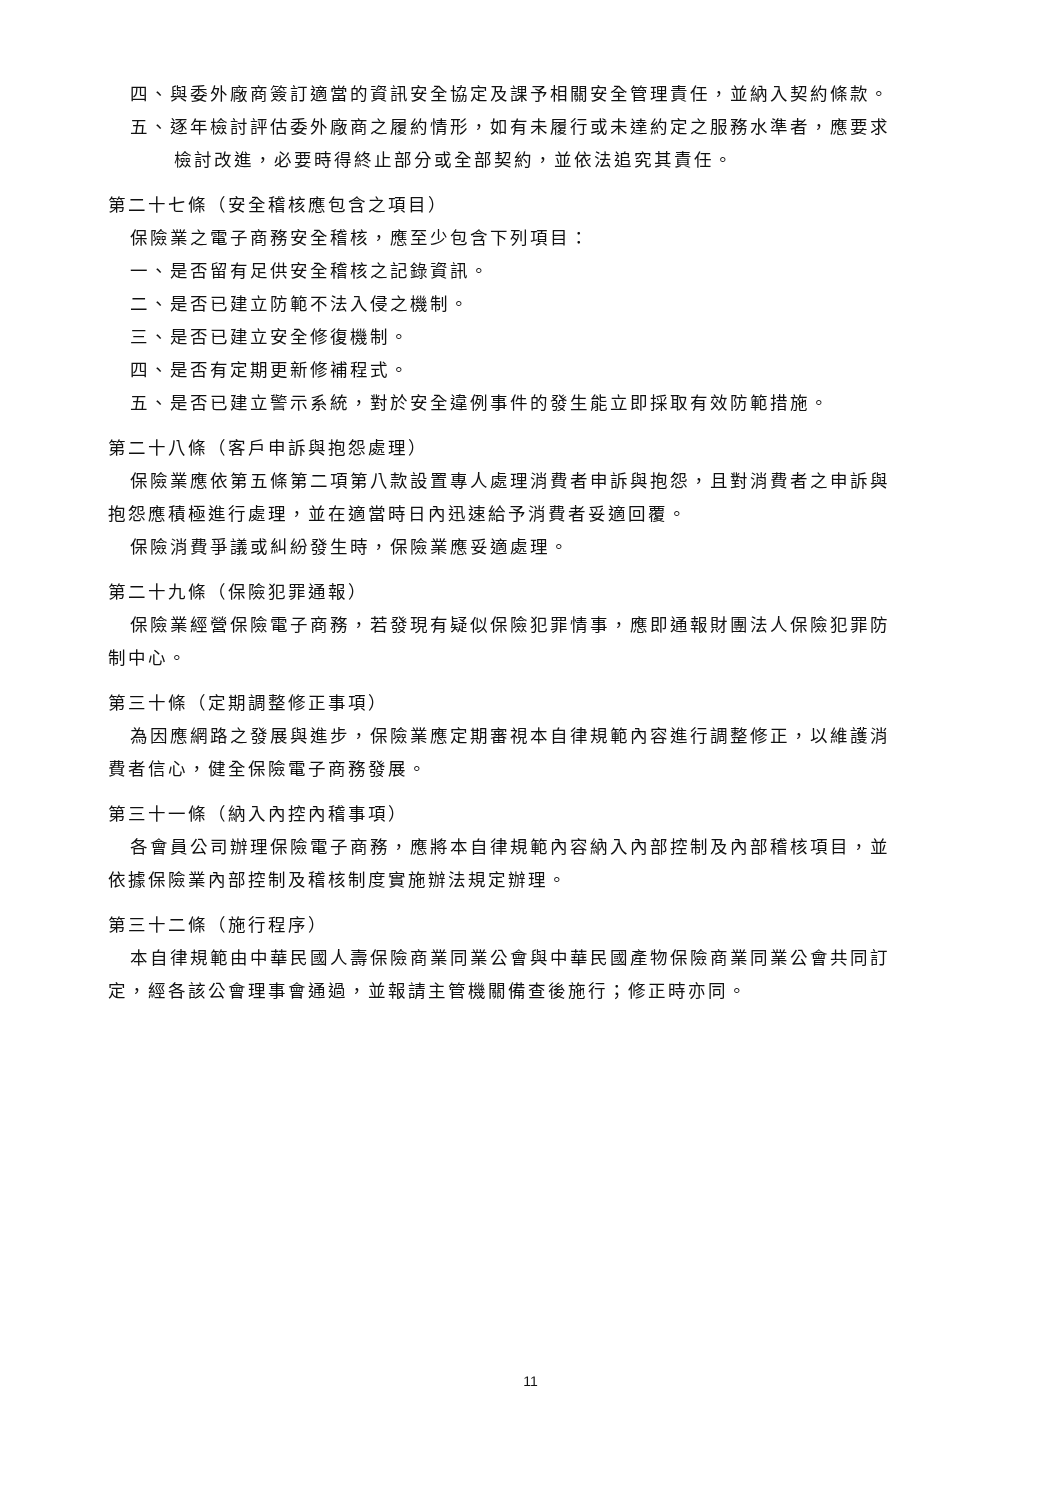四、與委外廠商簽訂適當的資訊安全協定及課予相關安全管理責任，並納入契約條款。
五、逐年檢討評估委外廠商之履約情形，如有未履行或未達約定之服務水準者，應要求
檢討改進，必要時得終止部分或全部契約，並依法追究其責任。
第二十七條（安全稽核應包含之項目）
保險業之電子商務安全稽核，應至少包含下列項目：
一、是否留有足供安全稽核之記錄資訊。
二、是否已建立防範不法入侵之機制。
三、是否已建立安全修復機制。
四、是否有定期更新修補程式。
五、是否已建立警示系統，對於安全違例事件的發生能立即採取有效防範措施。
第二十八條（客戶申訴與抱怨處理）
保險業應依第五條第二項第八款設置專人處理消費者申訴與抱怨，且對消費者之申訴與
抱怨應積極進行處理，並在適當時日內迅速給予消費者妥適回覆。
保險消費爭議或糾紛發生時，保險業應妥適處理。
第二十九條（保險犯罪通報）
保險業經營保險電子商務，若發現有疑似保險犯罪情事，應即通報財團法人保險犯罪防
制中心。
第三十條（定期調整修正事項）
為因應網路之發展與進步，保險業應定期審視本自律規範內容進行調整修正，以維護消
費者信心，健全保險電子商務發展。
第三十一條（納入內控內稽事項）
各會員公司辦理保險電子商務，應將本自律規範內容納入內部控制及內部稽核項目，並
依據保險業內部控制及稽核制度實施辦法規定辦理。
第三十二條（施行程序）
本自律規範由中華民國人壽保險商業同業公會與中華民國產物保險商業同業公會共同訂
定，經各該公會理事會通過，並報請主管機關備查後施行；修正時亦同。
11